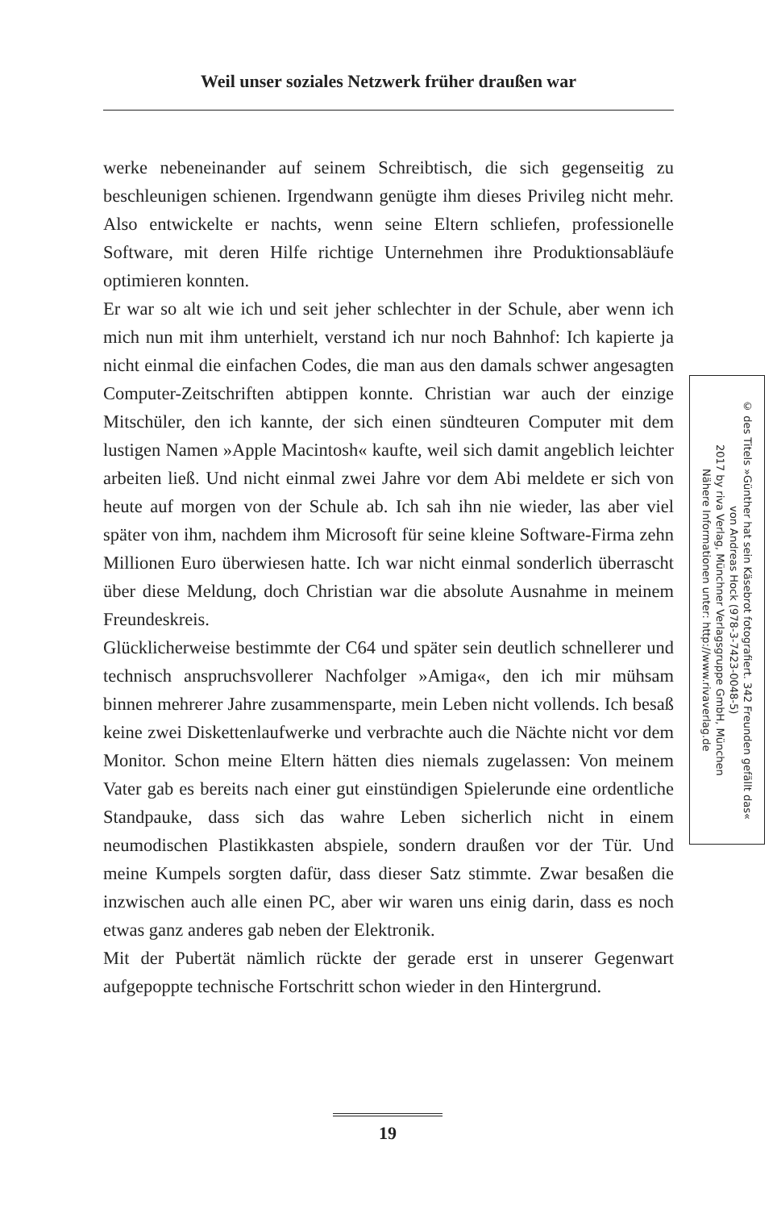Weil unser soziales Netzwerk früher draußen war
werke nebeneinander auf seinem Schreibtisch, die sich gegenseitig zu beschleunigen schienen. Irgendwann genügte ihm dieses Privileg nicht mehr. Also entwickelte er nachts, wenn seine Eltern schliefen, professionelle Software, mit deren Hilfe richtige Unternehmen ihre Produktionsabläufe optimieren konnten.
Er war so alt wie ich und seit jeher schlechter in der Schule, aber wenn ich mich nun mit ihm unterhielt, verstand ich nur noch Bahnhof: Ich kapierte ja nicht einmal die einfachen Codes, die man aus den damals schwer angesagten Computer-Zeitschriften abtippen konnte. Christian war auch der einzige Mitschüler, den ich kannte, der sich einen sündteuren Computer mit dem lustigen Namen »Apple Macintosh« kaufte, weil sich damit angeblich leichter arbeiten ließ. Und nicht einmal zwei Jahre vor dem Abi meldete er sich von heute auf morgen von der Schule ab. Ich sah ihn nie wieder, las aber viel später von ihm, nachdem ihm Microsoft für seine kleine Software-Firma zehn Millionen Euro überwiesen hatte. Ich war nicht einmal sonderlich überrascht über diese Meldung, doch Christian war die absolute Ausnahme in meinem Freundeskreis.
Glücklicherweise bestimmte der C64 und später sein deutlich schnellerer und technisch anspruchsvollerer Nachfolger »Amiga«, den ich mir mühsam binnen mehrerer Jahre zusammensparte, mein Leben nicht vollends. Ich besaß keine zwei Diskettenlaufwerke und verbrachte auch die Nächte nicht vor dem Monitor. Schon meine Eltern hätten dies niemals zugelassen: Von meinem Vater gab es bereits nach einer gut einstündigen Spielerunde eine ordentliche Standpauke, dass sich das wahre Leben sicherlich nicht in einem neumodischen Plastikkasten abspiele, sondern draußen vor der Tür. Und meine Kumpels sorgten dafür, dass dieser Satz stimmte. Zwar besaßen die inzwischen auch alle einen PC, aber wir waren uns einig darin, dass es noch etwas ganz anderes gab neben der Elektronik.
Mit der Pubertät nämlich rückte der gerade erst in unserer Gegenwart aufgepoppte technische Fortschritt schon wieder in den Hintergrund.
© des Titels »Günther hat sein Käsebrot fotografiert. 342 Freunden gefällt das«
von Andreas Hock (978-3-7423-0048-5)
2017 by riva Verlag, Münchner Verlagsgruppe GmbH, München
Nähere Informationen unter: http://www.rivaverlag.de
19